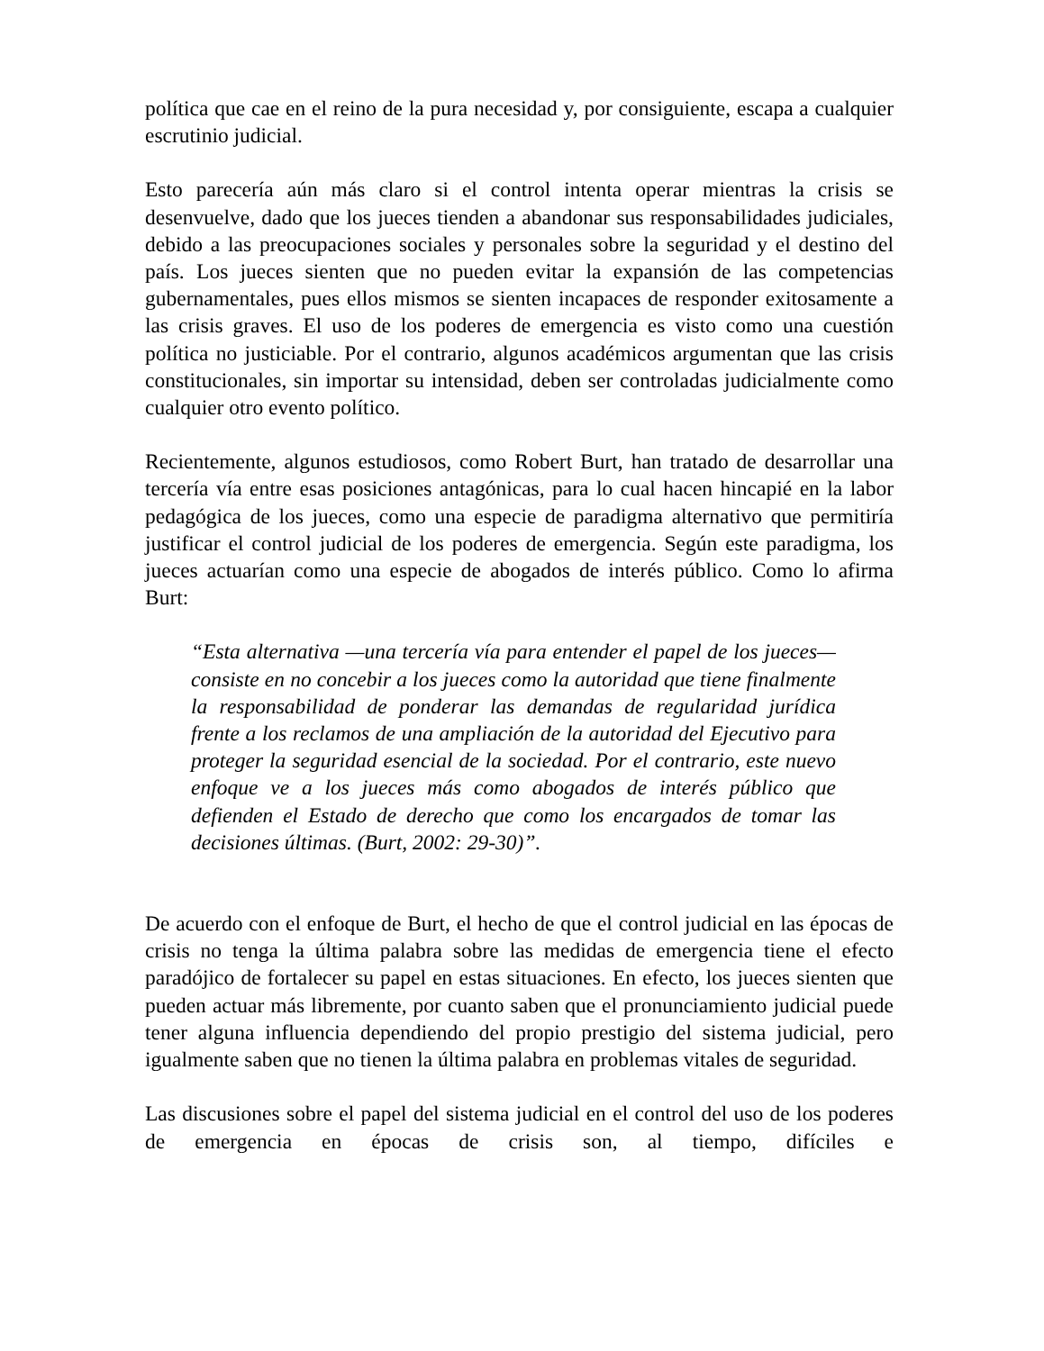política que cae en el reino de la pura necesidad y, por consiguiente, escapa a cualquier escrutinio judicial.
Esto parecería aún más claro si el control intenta operar mientras la crisis se desenvuelve, dado que los jueces tienden a abandonar sus responsabilidades judiciales, debido a las preocupaciones sociales y personales sobre la seguridad y el destino del país. Los jueces sienten que no pueden evitar la expansión de las competencias gubernamentales, pues ellos mismos se sienten incapaces de responder exitosamente a las crisis graves. El uso de los poderes de emergencia es visto como una cuestión política no justiciable. Por el contrario, algunos académicos argumentan que las crisis constitucionales, sin importar su intensidad, deben ser controladas judicialmente como cualquier otro evento político.
Recientemente, algunos estudiosos, como Robert Burt, han tratado de desarrollar una tercería vía entre esas posiciones antagónicas, para lo cual hacen hincapié en la labor pedagógica de los jueces, como una especie de paradigma alternativo que permitiría justificar el control judicial de los poderes de emergencia. Según este paradigma, los jueces actuarían como una especie de abogados de interés público. Como lo afirma Burt:
“Esta alternativa —una tercería vía para entender el papel de los jueces— consiste en no concebir a los jueces como la autoridad que tiene finalmente la responsabilidad de ponderar las demandas de regularidad jurídica frente a los reclamos de una ampliación de la autoridad del Ejecutivo para proteger la seguridad esencial de la sociedad. Por el contrario, este nuevo enfoque ve a los jueces más como abogados de interés público que defienden el Estado de derecho que como los encargados de tomar las decisiones últimas. (Burt, 2002: 29-30)”.
De acuerdo con el enfoque de Burt, el hecho de que el control judicial en las épocas de crisis no tenga la última palabra sobre las medidas de emergencia tiene el efecto paradójico de fortalecer su papel en estas situaciones. En efecto, los jueces sienten que pueden actuar más libremente, por cuanto saben que el pronunciamiento judicial puede tener alguna influencia dependiendo del propio prestigio del sistema judicial, pero igualmente saben que no tienen la última palabra en problemas vitales de seguridad.
Las discusiones sobre el papel del sistema judicial en el control del uso de los poderes de emergencia en épocas de crisis son, al tiempo, difíciles e